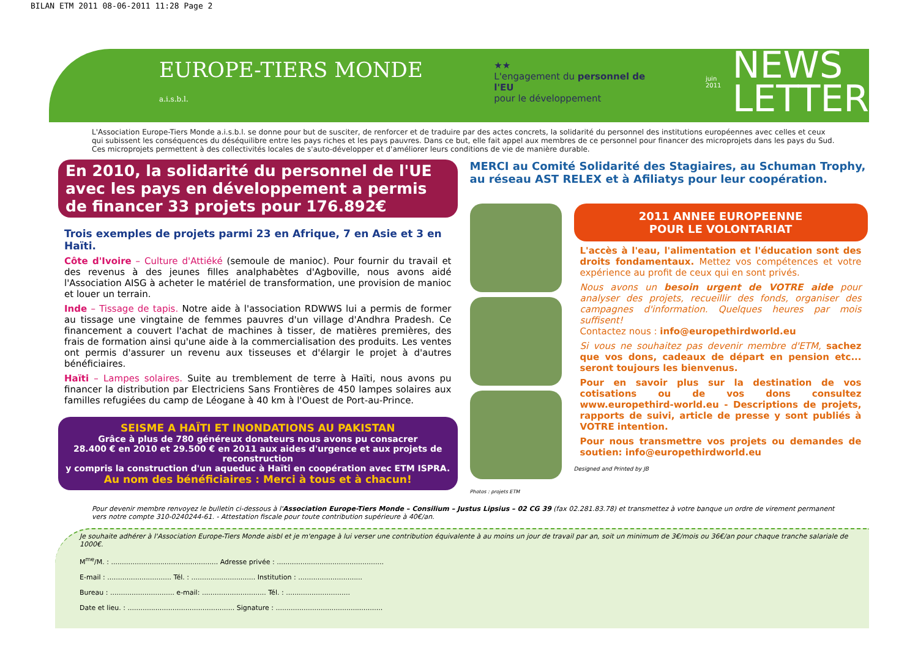BILAN ETM 2011 08-06-2011 11:28 Page 2
EUROPE-TIERS MONDE a.i.s.b.l. ★★
L'engagement du personnel de l'EU
pour le développement juin 2011 NEWS
LETTER
L'Association Europe-Tiers Monde a.i.s.b.l. se donne pour but de susciter, de renforcer et de traduire par des actes concrets, la solidarité du personnel des institutions européennes avec celles et ceux qui subissent les conséquences du déséquilibre entre les pays riches et les pays pauvres. Dans ce but, elle fait appel aux membres de ce personnel pour financer des microprojets dans les pays du Sud. Ces microprojets permettent à des collectivités locales de s'auto-développer et d'améliorer leurs conditions de vie de manière durable.
En 2010, la solidarité du personnel de l'UE avec les pays en développement a permis de financer 33 projets pour 176.892€
Trois exemples de projets parmi 23 en Afrique, 7 en Asie et 3 en Haïti.
Côte d'Ivoire – Culture d'Attiéké (semoule de manioc). Pour fournir du travail et des revenus à des jeunes filles analphabètes d'Agboville, nous avons aidé l'Association AISG à acheter le matériel de transformation, une provision de manioc et louer un terrain.
Inde – Tissage de tapis. Notre aide à l'association RDWWS lui a permis de former au tissage une vingtaine de femmes pauvres d'un village d'Andhra Pradesh. Ce financement a couvert l'achat de machines à tisser, de matières premières, des frais de formation ainsi qu'une aide à la commercialisation des produits. Les ventes ont permis d'assurer un revenu aux tisseuses et d'élargir le projet à d'autres bénéficiaires.
Haïti – Lampes solaires. Suite au tremblement de terre à Haïti, nous avons pu financer la distribution par Electriciens Sans Frontières de 450 lampes solaires aux familles refugiées du camp de Léogane à 40 km à l'Ouest de Port-au-Prince.
SEISME A HAÏTI ET INONDATIONS AU PAKISTAN
Grâce à plus de 780 généreux donateurs nous avons pu consacrer
28.400 € en 2010 et 29.500 € en 2011 aux aides d'urgence et aux projets de reconstruction
y compris la construction d'un aqueduc à Haïti en coopération avec ETM ISPRA.
Au nom des bénéficiaires : Merci à tous et à chacun!
MERCI au Comité Solidarité des Stagiaires, au Schuman Trophy, au réseau AST RELEX et à Afiliatys pour leur coopération.
Photos : projets ETM
2011 ANNEE EUROPEENNE
POUR LE VOLONTARIAT
L'accès à l'eau, l'alimentation et l'éducation sont des droits fondamentaux. Mettez vos compétences et votre expérience au profit de ceux qui en sont privés.
Nous avons un besoin urgent de VOTRE aide pour analyser des projets, recueillir des fonds, organiser des campagnes d'information. Quelques heures par mois suffisent!
Contactez nous : info@europethirdworld.eu
Si vous ne souhaitez pas devenir membre d'ETM, sachez que vos dons, cadeaux de départ en pension etc... seront toujours les bienvenus.
Pour en savoir plus sur la destination de vos cotisations ou de vos dons consultez www.europethird-world.eu - Descriptions de projets, rapports de suivi, article de presse y sont publiés à VOTRE intention.
Pour nous transmettre vos projets ou demandes de soutien: info@europethirdworld.eu
Designed and Printed by JB
Pour devenir membre renvoyez le bulletin ci-dessous à l'Association Europe-Tiers Monde – Consilium – Justus Lipsius – 02 CG 39 (fax 02.281.83.78) et transmettez à votre banque un ordre de virement permanent vers notre compte 310-0240244-61. - Attestation fiscale pour toute contribution supérieure à 40€/an.
Je souhaite adhérer à l'Association Europe-Tiers Monde aisbl et je m'engage à lui verser une contribution équivalente à au moins un jour de travail par an, soit un minimum de 3€/mois ou 36€/an pour chaque tranche salariale de 1000€.
M<sup>me</sup>/M. : .................................................. Adresse privée : ..................................................
E-mail : .............................. Tél. : .............................. Institution : ..............................
Bureau : .............................. e-mail: .............................. Tél. : ..............................
Date et lieu. : .................................................. Signature : ..................................................